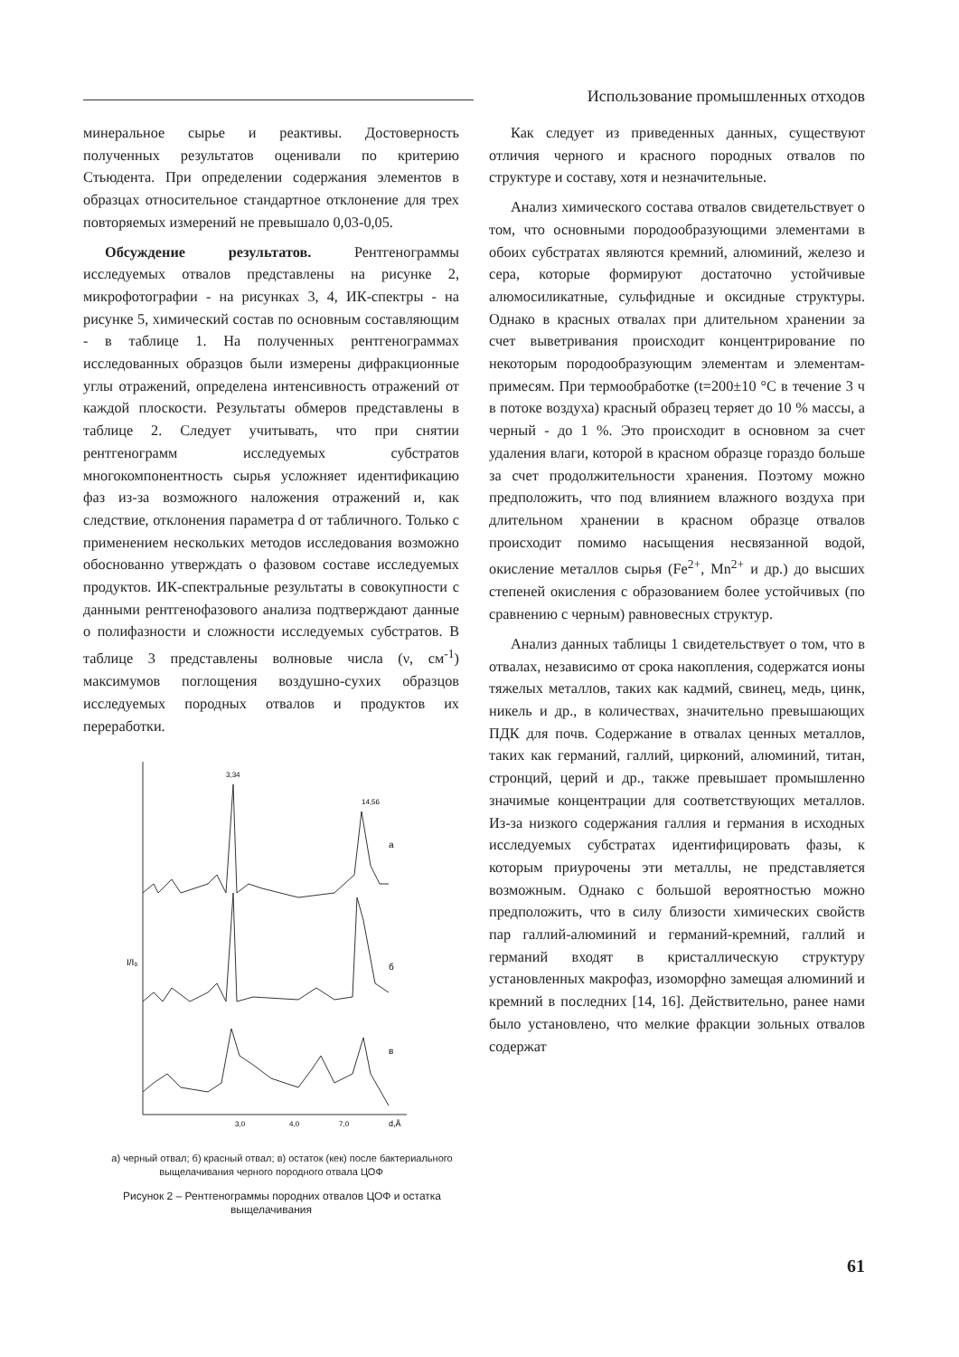Использование промышленных отходов
минеральное сырье и реактивы. Достоверность полученных результатов оценивали по критерию Стьюдента. При определении содержания элементов в образцах относительное стандартное отклонение для трех повторяемых измерений не превышало 0,03-0,05.
Обсуждение результатов. Рентгенограммы исследуемых отвалов представлены на рисунке 2, микрофотографии - на рисунках 3, 4, ИК-спектры - на рисунке 5, химический состав по основным составляющим - в таблице 1. На полученных рентгенограммах исследованных образцов были измерены дифракционные углы отражений, определена интенсивность отражений от каждой плоскости. Результаты обмеров представлены в таблице 2. Следует учитывать, что при снятии рентгенограмм исследуемых субстратов многокомпонентность сырья усложняет идентификацию фаз из-за возможного наложения отражений и, как следствие, отклонения параметра d от табличного. Только с применением нескольких методов исследования возможно обоснованно утверждать о фазовом составе исследуемых продуктов. ИК-спектральные результаты в совокупности с данными рентгенофазового анализа подтверждают данные о полифазности и сложности исследуемых субстратов. В таблице 3 представлены волновые числа (ν, см<sup>-1</sup>) максимумов поглощения воздушно-сухих образцов исследуемых породных отвалов и продуктов их переработки.
3,34
14,56
а
б
в
I/I₀
3,0
4,0
7,0
d,Å
а) черный отвал; б) красный отвал; в) остаток (кек) после бактериального выщелачивания черного породного отвала ЦОФ
Рисунок 2 – Рентгенограммы породних отвалов ЦОФ и остатка выщелачивания
Как следует из приведенных данных, существуют отличия черного и красного породных отвалов по структуре и составу, хотя и незначительные.
Анализ химического состава отвалов свидетельствует о том, что основными породообразующими элементами в обоих субстратах являются кремний, алюминий, железо и сера, которые формируют достаточно устойчивые алюмосиликатные, сульфидные и оксидные структуры. Однако в красных отвалах при длительном хранении за счет выветривания происходит концентрирование по некоторым породообразующим элементам и элементам-примесям. При термообработке (t=200±10 °С в течение 3 ч в потоке воздуха) красный образец теряет до 10 % массы, а черный - до 1 %. Это происходит в основном за счет удаления влаги, которой в красном образце гораздо больше за счет продолжительности хранения. Поэтому можно предположить, что под влиянием влажного воздуха при длительном хранении в красном образце отвалов происходит помимо насыщения несвязанной водой, окисление металлов сырья (Fe<sup>2+</sup>, Mn<sup>2+</sup> и др.) до высших степеней окисления с образованием более устойчивых (по сравнению с черным) равновесных структур.
Анализ данных таблицы 1 свидетельствует о том, что в отвалах, независимо от срока накопления, содержатся ионы тяжелых металлов, таких как кадмий, свинец, медь, цинк, никель и др., в количествах, значительно превышающих ПДК для почв. Содержание в отвалах ценных металлов, таких как германий, галлий, цирконий, алюминий, титан, стронций, церий и др., также превышает промышленно значимые концентрации для соответствующих металлов. Из-за низкого содержания галлия и германия в исходных исследуемых субстратах идентифицировать фазы, к которым приурочены эти металлы, не представляется возможным. Однако с большой вероятностью можно предположить, что в силу близости химических свойств пар галлий-алюминий и германий-кремний, галлий и германий входят в кристаллическую структуру установленных макрофаз, изоморфно замещая алюминий и кремний в последних [14, 16]. Действительно, ранее нами было установлено, что мелкие фракции зольных отвалов содержат
61